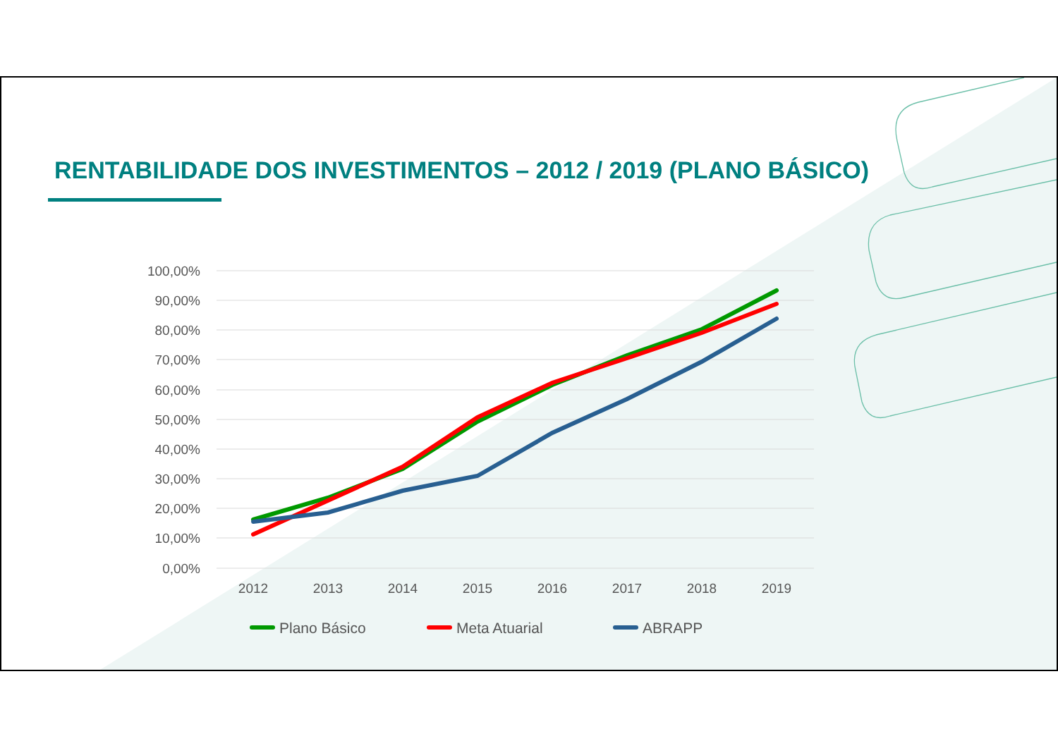100,00%
90,00%
80,00%
70,00%
60,00%
50,00%
40,00%
30,00%
20,00%
10,00%
0,00%
2012
2013
2014
2015
2016
2017
2018
2019
Plano Básico
Meta Atuarial
ABRAPP
RENTABILIDADE DOS INVESTIMENTOS – 2012 / 2019 (PLANO BÁSICO)